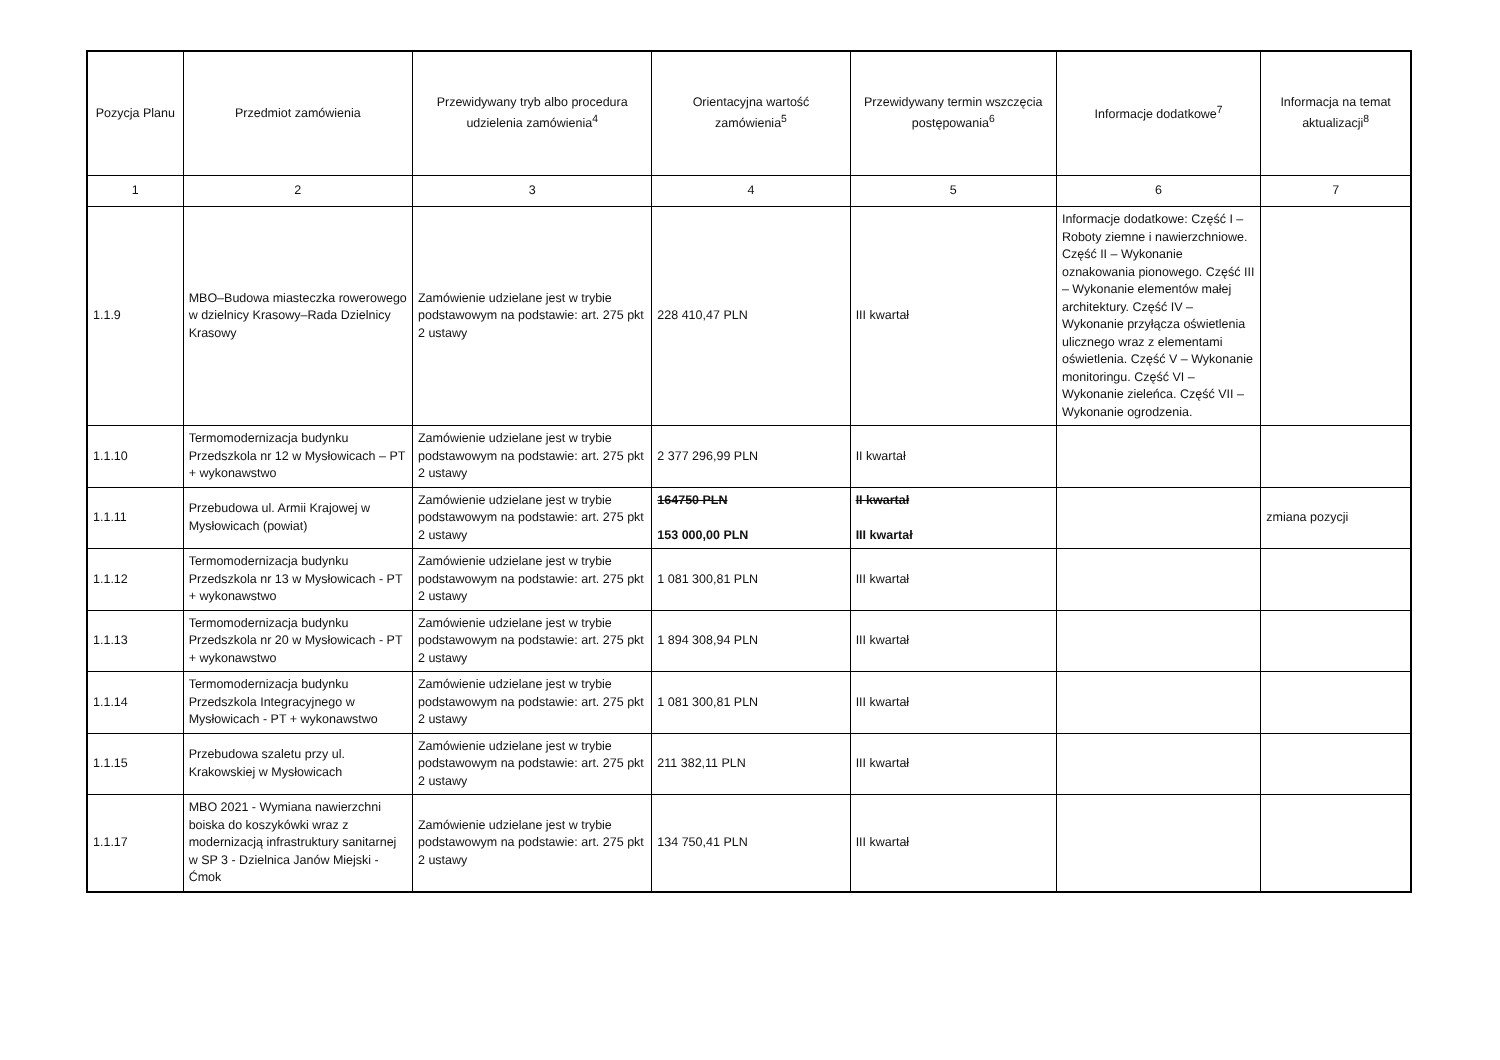| Pozycja Planu | Przedmiot zamówienia | Przewidywany tryb albo procedura udzielenia zamówienia<sup>4</sup> | Orientacyjna wartość zamówienia<sup>5</sup> | Przewidywany termin wszczęcia postępowania<sup>6</sup> | Informacje dodatkowe<sup>7</sup> | Informacja na temat aktualizacji<sup>8</sup> |
| --- | --- | --- | --- | --- | --- | --- |
| 1 | 2 | 3 | 4 | 5 | 6 | 7 |
| 1.1.9 | MBO–Budowa miasteczka rowerowego w dzielnicy Krasowy–Rada Dzielnicy Krasowy | Zamówienie udzielane jest w trybie podstawowym na podstawie: art. 275 pkt 2 ustawy | 228 410,47 PLN | III kwartał | Informacje dodatkowe: Część I – Roboty ziemne i nawierzchniowe. Część II – Wykonanie oznakowania pionowego. Część III – Wykonanie elementów małej architektury. Część IV – Wykonanie przyłącza oświetlenia ulicznego wraz z elementami oświetlenia. Część V – Wykonanie monitoringu. Część VI – Wykonanie zieleńca. Część VII – Wykonanie ogrodzenia. | |
| 1.1.10 | Termomodernizacja budynku Przedszkola nr 12 w Mysłowicach – PT + wykonawstwo | Zamówienie udzielane jest w trybie podstawowym na podstawie: art. 275 pkt 2 ustawy | 2 377 296,99 PLN | II kwartał | | |
| 1.1.11 | Przebudowa ul. Armii Krajowej w Mysłowicach (powiat) | Zamówienie udzielane jest w trybie podstawowym na podstawie: art. 275 pkt 2 ustawy | 164750 PLN 153 000,00 PLN | II kwartał III kwartał | | zmiana pozycji |
| 1.1.12 | Termomodernizacja budynku Przedszkola nr 13 w Mysłowicach - PT + wykonawstwo | Zamówienie udzielane jest w trybie podstawowym na podstawie: art. 275 pkt 2 ustawy | 1 081 300,81 PLN | III kwartał | | |
| 1.1.13 | Termomodernizacja budynku Przedszkola nr 20 w Mysłowicach - PT + wykonawstwo | Zamówienie udzielane jest w trybie podstawowym na podstawie: art. 275 pkt 2 ustawy | 1 894 308,94 PLN | III kwartał | | |
| 1.1.14 | Termomodernizacja budynku Przedszkola Integracyjnego w Mysłowicach - PT + wykonawstwo | Zamówienie udzielane jest w trybie podstawowym na podstawie: art. 275 pkt 2 ustawy | 1 081 300,81 PLN | III kwartał | | |
| 1.1.15 | Przebudowa szaletu przy ul. Krakowskiej w Mysłowicach | Zamówienie udzielane jest w trybie podstawowym na podstawie: art. 275 pkt 2 ustawy | 211 382,11 PLN | III kwartał | | |
| 1.1.17 | MBO 2021 - Wymiana nawierzchni boiska do koszykówki wraz z modernizacją infrastruktury sanitarnej w SP 3 - Dzielnica Janów Miejski - Ćmok | Zamówienie udzielane jest w trybie podstawowym na podstawie: art. 275 pkt 2 ustawy | 134 750,41 PLN | III kwartał | | |